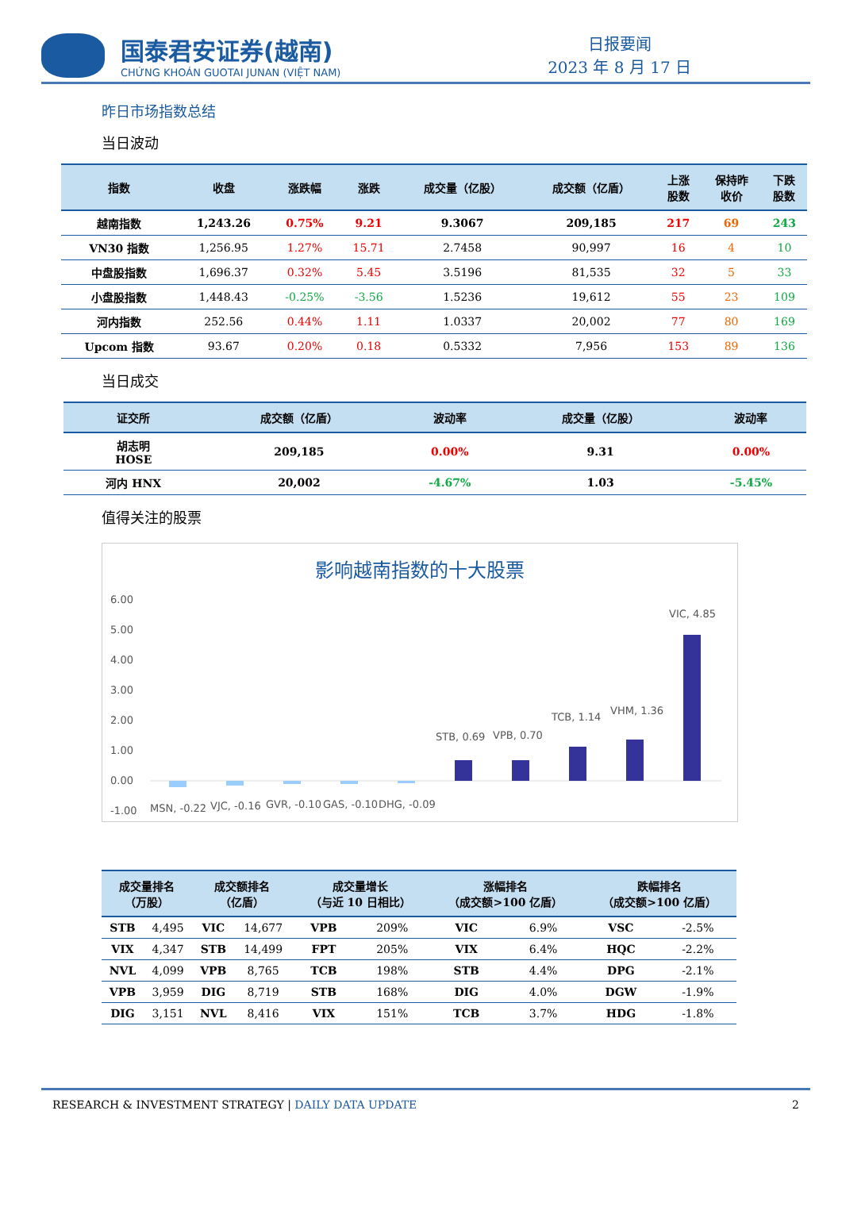国泰君安证券(越南)
CHỨNG KHOÁN GUOTAI JUNAN (VIỆT NAM)
日报要闻
2023 年 8 月 17 日
昨日市场指数总结
当日波动
| 指数 | 收盘 | 涨跌幅 | 涨跌 | 成交量（亿股） | 成交额（亿盾） | 上涨 股数 | 保持昨 收价 | 下跌 股数 |
| --- | --- | --- | --- | --- | --- | --- | --- | --- |
| 越南指数 | 1,243.26 | 0.75% | 9.21 | 9.3067 | 209,185 | 217 | 69 | 243 |
| VN30 指数 | 1,256.95 | 1.27% | 15.71 | 2.7458 | 90,997 | 16 | 4 | 10 |
| 中盘股指数 | 1,696.37 | 0.32% | 5.45 | 3.5196 | 81,535 | 32 | 5 | 33 |
| 小盘股指数 | 1,448.43 | -0.25% | -3.56 | 1.5236 | 19,612 | 55 | 23 | 109 |
| 河内指数 | 252.56 | 0.44% | 1.11 | 1.0337 | 20,002 | 77 | 80 | 169 |
| Upcom 指数 | 93.67 | 0.20% | 0.18 | 0.5332 | 7,956 | 153 | 89 | 136 |
当日成交
| 证交所 | 成交额（亿盾） | 波动率 | 成交量（亿股） | 波动率 |
| --- | --- | --- | --- | --- |
| 胡志明 HOSE | 209,185 | 0.00% | 9.31 | 0.00% |
| 河内 HNX | 20,002 | -4.67% | 1.03 | -5.45% |
值得关注的股票
影响越南指数的十大股票
6.00
5.00
4.00
3.00
2.00
1.00
0.00
-1.00
MSN, -0.22
VJC, -0.16
GVR, -0.10
GAS, -0.10
DHG, -0.09
STB, 0.69
VPB, 0.70
TCB, 1.14
VHM, 1.36
VIC, 4.85
| 成交量排名 （万股） | | 成交额排名 （亿盾） | | 成交量增长 （与近 10 日相比） | | 涨幅排名 （成交额>100 亿盾） | | 跌幅排名 （成交额>100 亿盾） | |
| --- | --- | --- | --- | --- | --- | --- | --- | --- | --- |
| STB | 4,495 | VIC | 14,677 | VPB | 209% | VIC | 6.9% | VSC | -2.5% |
| VIX | 4,347 | STB | 14,499 | FPT | 205% | VIX | 6.4% | HQC | -2.2% |
| NVL | 4,099 | VPB | 8,765 | TCB | 198% | STB | 4.4% | DPG | -2.1% |
| VPB | 3,959 | DIG | 8,719 | STB | 168% | DIG | 4.0% | DGW | -1.9% |
| DIG | 3,151 | NVL | 8,416 | VIX | 151% | TCB | 3.7% | HDG | -1.8% |
RESEARCH & INVESTMENT STRATEGY | DAILY DATA UPDATE 2